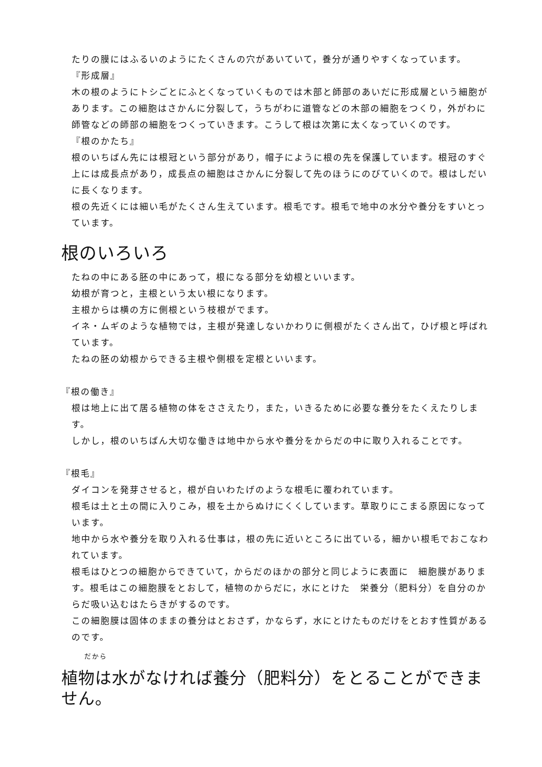たりの膜にはふるいのようにたくさんの穴があいていて，養分が通りやすくなっています。
『形成層』
木の根のようにトシごとにふとくなっていくものでは木部と師部のあいだに形成層という細胞があります。この細胞はさかんに分裂して，うちがわに道管などの木部の細胞をつくり，外がわに師管などの師部の細胞をつくっていきます。こうして根は次第に太くなっていくのです。
『根のかたち』
根のいちばん先には根冠という部分があり，帽子にように根の先を保護しています。根冠のすぐ上には成長点があり，成長点の細胞はさかんに分裂して先のほうにのびていくので。根はしだいに長くなります。
根の先近くには細い毛がたくさん生えています。根毛です。根毛で地中の水分や養分をすいとっています。
根のいろいろ
たねの中にある胚の中にあって，根になる部分を幼根といいます。
幼根が育つと，主根という太い根になります。
主根からは横の方に側根という枝根がでます。
イネ・ムギのような植物では，主根が発達しないかわりに側根がたくさん出て，ひげ根と呼ばれています。
たねの胚の幼根からできる主根や側根を定根といいます。
『根の働き』
根は地上に出て居る植物の体をささえたり，また，いきるために必要な養分をたくえたりします。
しかし，根のいちばん大切な働きは地中から水や養分をからだの中に取り入れることです。
『根毛』
ダイコンを発芽させると，根が白いわたげのような根毛に覆われています。
根毛は土と土の間に入りこみ，根を土からぬけにくくしています。草取りにこまる原因になっています。
地中から水や養分を取り入れる仕事は，根の先に近いところに出ている，細かい根毛でおこなわれています。
根毛はひとつの細胞からできていて，からだのほかの部分と同じように表面に　細胞膜があります。根毛はこの細胞膜をとおして，植物のからだに，水にとけた　栄養分（肥料分）を自分のからだ吸い込むはたらきがするのです。
この細胞膜は固体のままの養分はとおさず，かならず，水にとけたものだけをとおす性質があるのです。
だから
植物は水がなければ養分（肥料分）をとることができません。